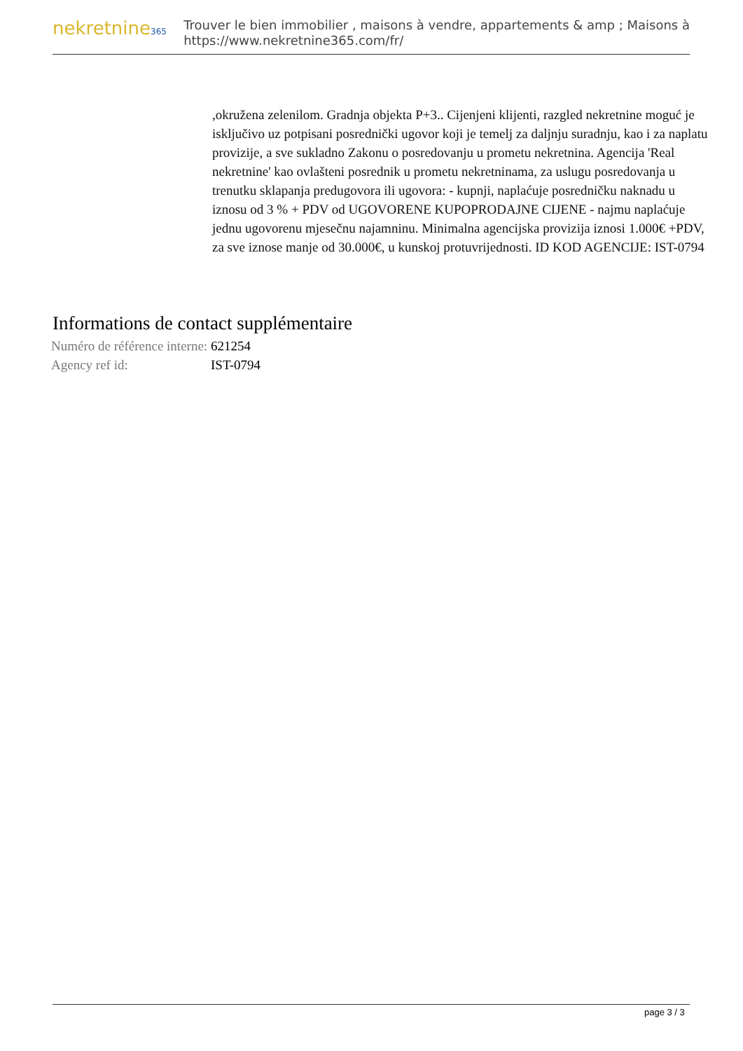nekretnine365
Trouver le bien immobilier , maisons à vendre, appartements & amp ; Maisons à
https://www.nekretnine365.com/fr/
,okružena zelenilom. Gradnja objekta P+3.. Cijenjeni klijenti, razgled nekretnine moguć je isključivo uz potpisani posrednički ugovor koji je temelj za daljnju suradnju, kao i za naplatu provizije, a sve sukladno Zakonu o posredovanju u prometu nekretnina. Agencija 'Real nekretnine' kao ovlašteni posrednik u prometu nekretninama, za uslugu posredovanja u trenutku sklapanja predugovora ili ugovora: - kupnji, naplaćuje posredničku naknadu u iznosu od 3 % + PDV od UGOVORENE KUPOPRODAJNE CIJENE - najmu naplaćuje jednu ugovorenu mjesečnu najamninu. Minimalna agencijska provizija iznosi 1.000€ +PDV, za sve iznose manje od 30.000€, u kunskoj protuvrijednosti. ID KOD AGENCIJE: IST-0794
Informations de contact supplémentaire
| Numéro de référence interne: | 621254 |
| Agency ref id: | IST-0794 |
page 3 / 3